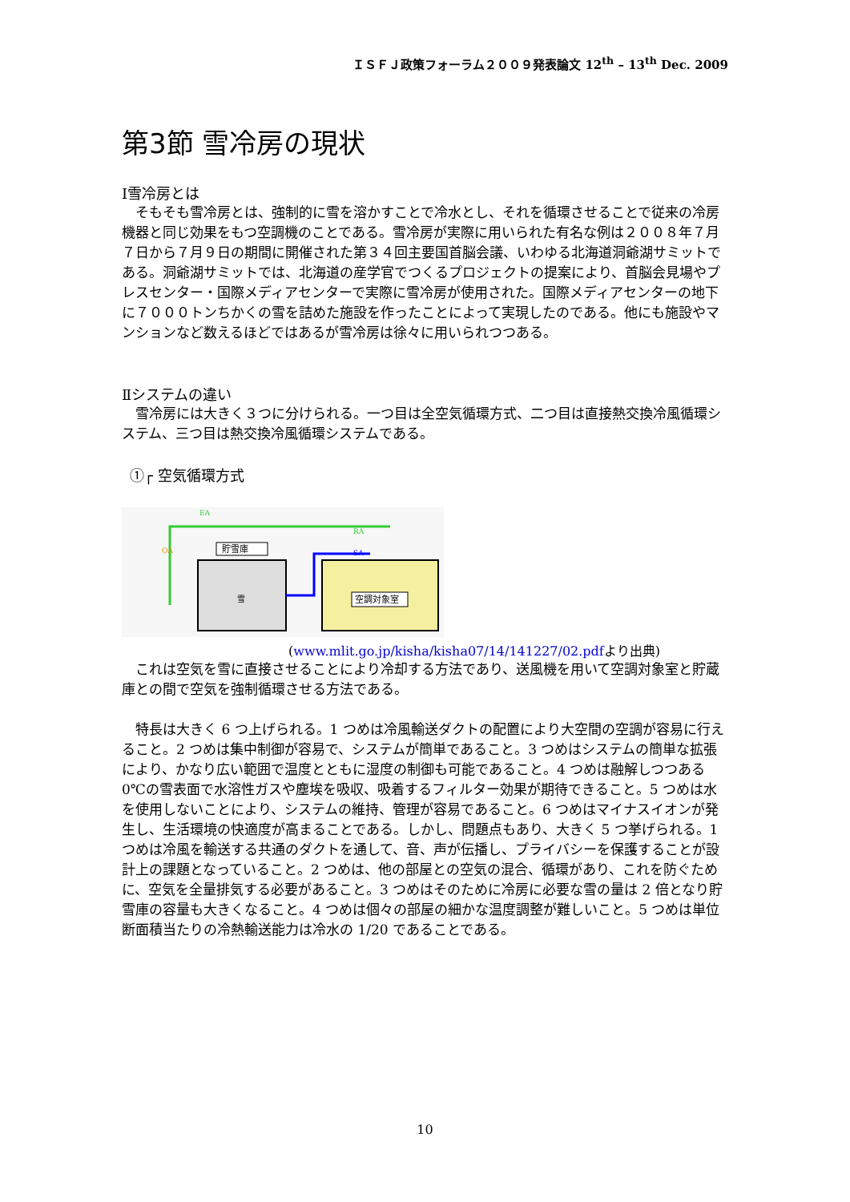ＩＳＦＪ政策フォーラム２００９発表論文 12<sup>th</sup> – 13<sup>th</sup> Dec. 2009
第3節 雪冷房の現状
Ⅰ雪冷房とは
そもそも雪冷房とは、強制的に雪を溶かすことで冷水とし、それを循環させることで従来の冷房機器と同じ効果をもつ空調機のことである。雪冷房が実際に用いられた有名な例は２００８年７月７日から７月９日の期間に開催された第３４回主要国首脳会議、いわゆる北海道洞爺湖サミットである。洞爺湖サミットでは、北海道の産学官でつくるプロジェクトの提案により、首脳会見場やプレスセンター・国際メディアセンターで実際に雪冷房が使用された。国際メディアセンターの地下に７０００トンちかくの雪を詰めた施設を作ったことによって実現したのである。他にも施設やマンションなど数えるほどではあるが雪冷房は徐々に用いられつつある。
Ⅱシステムの違い
雪冷房には大きく３つに分けられる。一つ目は全空気循環方式、二つ目は直接熱交換冷風循環システム、三つ目は熱交換冷風循環システムである。
①┌ 空気循環方式
EA
OA
RA
SA
貯雪庫
雪
空調対象室
(www.mlit.go.jp/kisha/kisha07/14/141227/02.pdfより出典)
これは空気を雪に直接させることにより冷却する方法であり、送風機を用いて空調対象室と貯蔵庫との間で空気を強制循環させる方法である。
特長は大きく 6 つ上げられる。1 つめは冷風輸送ダクトの配置により大空間の空調が容易に行えること。2 つめは集中制御が容易で、システムが簡単であること。3 つめはシステムの簡単な拡張により、かなり広い範囲で温度とともに湿度の制御も可能であること。4 つめは融解しつつある 0℃の雪表面で水溶性ガスや塵埃を吸収、吸着するフィルター効果が期待できること。5 つめは水を使用しないことにより、システムの維持、管理が容易であること。6 つめはマイナスイオンが発生し、生活環境の快適度が高まることである。しかし、問題点もあり、大きく 5 つ挙げられる。1 つめは冷風を輸送する共通のダクトを通して、音、声が伝播し、プライバシーを保護することが設計上の課題となっていること。2 つめは、他の部屋との空気の混合、循環があり、これを防ぐために、空気を全量排気する必要があること。3 つめはそのために冷房に必要な雪の量は 2 倍となり貯雪庫の容量も大きくなること。4 つめは個々の部屋の細かな温度調整が難しいこと。5 つめは単位断面積当たりの冷熱輸送能力は冷水の 1/20 であることである。
10